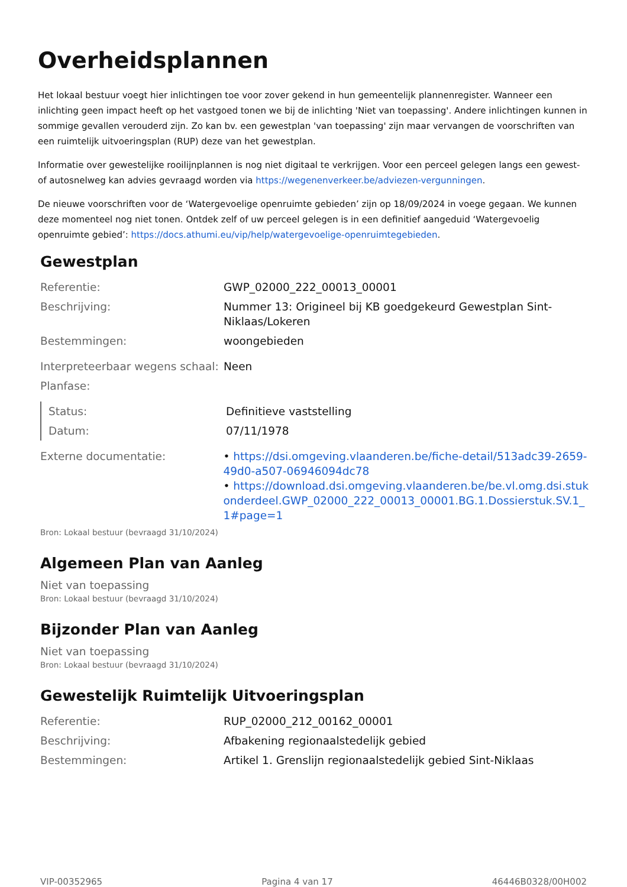Overheidsplannen
Het lokaal bestuur voegt hier inlichtingen toe voor zover gekend in hun gemeentelijk plannenregister. Wanneer een inlichting geen impact heeft op het vastgoed tonen we bij de inlichting 'Niet van toepassing'. Andere inlichtingen kunnen in sommige gevallen verouderd zijn. Zo kan bv. een gewestplan 'van toepassing' zijn maar vervangen de voorschriften van een ruimtelijk uitvoeringsplan (RUP) deze van het gewestplan.
Informatie over gewestelijke rooilijnplannen is nog niet digitaal te verkrijgen. Voor een perceel gelegen langs een gewest- of autosnelweg kan advies gevraagd worden via https://wegenenverkeer.be/adviezen-vergunningen.
De nieuwe voorschriften voor de ‘Watergevoelige openruimte gebieden’ zijn op 18/09/2024 in voege gegaan. We kunnen deze momenteel nog niet tonen. Ontdek zelf of uw perceel gelegen is in een definitief aangeduid ‘Watergevoelig openruimte gebied’: https://docs.athumi.eu/vip/help/watergevoelige-openruimtegebieden.
Gewestplan
| Referentie: | GWP_02000_222_00013_00001 |
| Beschrijving: | Nummer 13: Origineel bij KB goedgekeurd Gewestplan Sint- Niklaas/Lokeren |
| Bestemmingen: | woongebieden |
| Interpreteerbaar wegens schaal: | Neen |
| Planfase: | |
| Status: | Definitieve vaststelling |
| Datum: | 07/11/1978 |
| Externe documentatie: | • https://dsi.omgeving.vlaanderen.be/fiche-detail/513adc39-2659-49d0-a507-06946094dc78 • https://download.dsi.omgeving.vlaanderen.be/be.vl.omg.dsi.stukonderdeel.GWP_02000_222_00013_00001.BG.1.Dossierstuk.SV.1_1#page=1 |
Bron: Lokaal bestuur (bevraagd 31/10/2024)
Algemeen Plan van Aanleg
Niet van toepassing
Bron: Lokaal bestuur (bevraagd 31/10/2024)
Bijzonder Plan van Aanleg
Niet van toepassing
Bron: Lokaal bestuur (bevraagd 31/10/2024)
Gewestelijk Ruimtelijk Uitvoeringsplan
| Referentie: | RUP_02000_212_00162_00001 |
| Beschrijving: | Afbakening regionaalstedelijk gebied |
| Bestemmingen: | Artikel 1. Grenslijn regionaalstedelijk gebied Sint-Niklaas |
VIP-00352965 Pagina 4 van 17 46446B0328/00H002